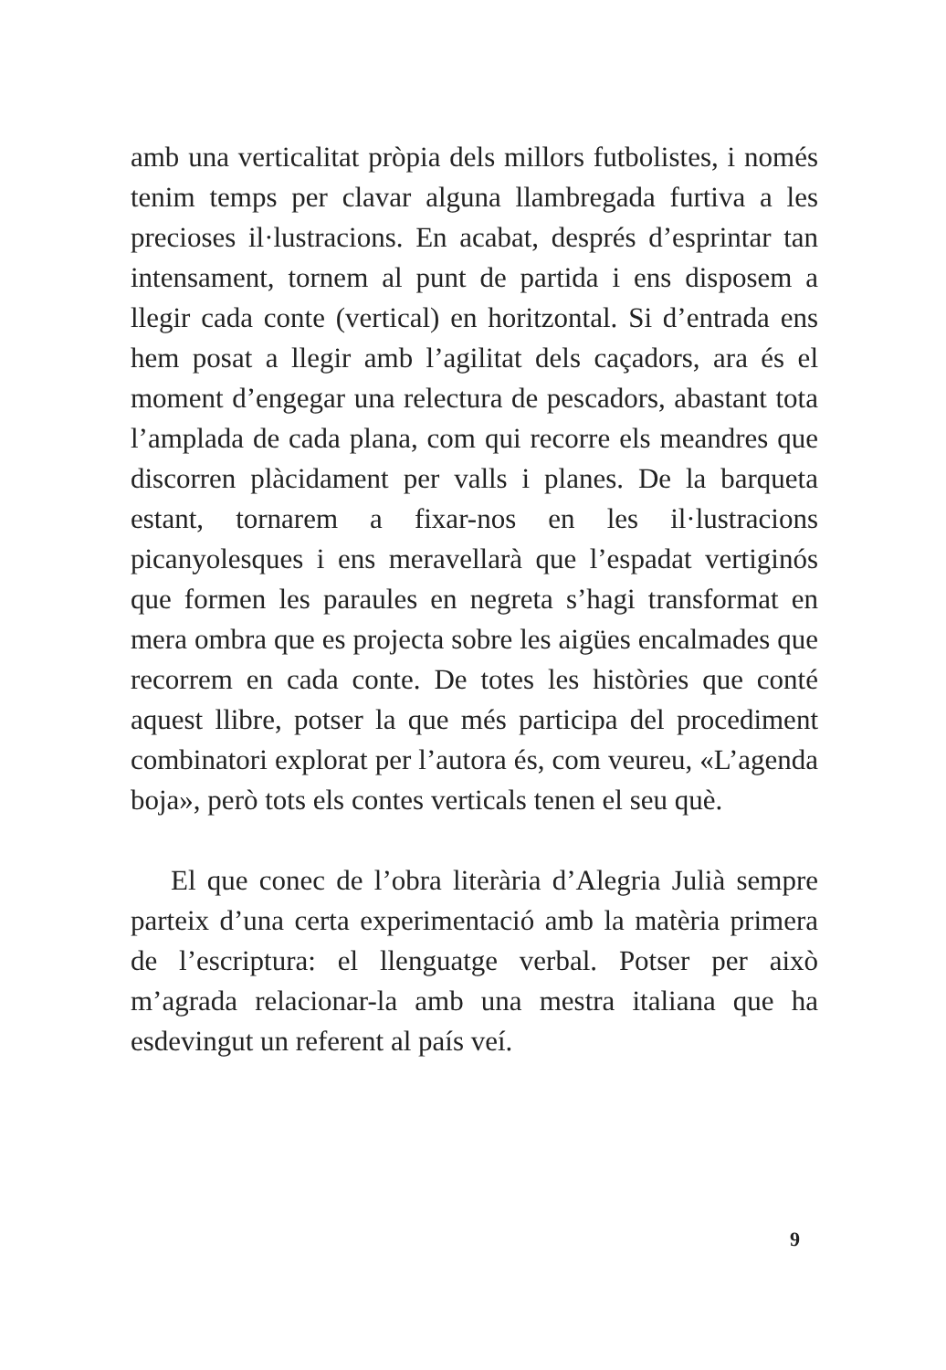amb una verticalitat pròpia dels millors futbolistes, i només tenim temps per clavar alguna llambregada furtiva a les precioses il·lustracions. En acabat, després d’esprintar tan intensament, tornem al punt de partida i ens disposem a llegir cada conte (vertical) en horitzontal. Si d’entrada ens hem posat a llegir amb l’agilitat dels caçadors, ara és el moment d’engegar una relectura de pescadors, abastant tota l’amplada de cada plana, com qui recorre els meandres que discorren plàcidament per valls i planes. De la barqueta estant, tornarem a fixar-nos en les il·lustracions picanyolesques i ens meravellarà que l’espadat vertiginós que formen les paraules en negreta s’hagi transformat en mera ombra que es projecta sobre les aigües encalmades que recorrem en cada conte. De totes les històries que conté aquest llibre, potser la que més participa del procediment combinatori explorat per l’autora és, com veureu, «L’agenda boja», però tots els contes verticals tenen el seu què.
El que conec de l’obra literària d’Alegria Julià sempre parteix d’una certa experimentació amb la matèria primera de l’escriptura: el llenguatge verbal. Potser per això m’agrada relacionar-la amb una mestra italiana que ha esdevingut un referent al país veí.
9